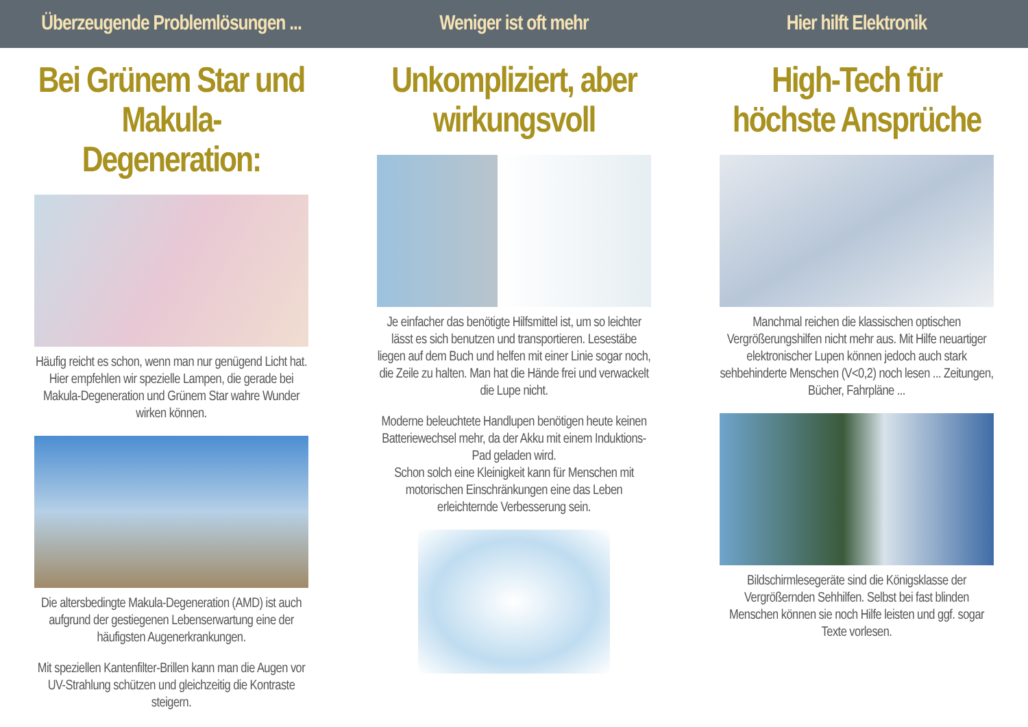Überzeugende Problemlösungen ...
Weniger ist oft mehr Hier hilft Elektronik
Bei Grünem Star und Makula-Degeneration:
Häufig reicht es schon, wenn man nur genügend Licht hat. Hier empfehlen wir spezielle Lampen, die gerade bei Makula-Degeneration und Grünem Star wahre Wunder wirken können.
Die altersbedingte Makula-Degeneration (AMD) ist auch aufgrund der gestiegenen Lebenserwartung eine der häufigsten Augenerkrankungen.
Mit speziellen Kantenfilter-Brillen kann man die Augen vor UV-Strahlung schützen und gleichzeitig die Kontraste steigern.
Unkompliziert, aber wirkungsvoll
Je einfacher das benötigte Hilfsmittel ist, um so leichter lässt es sich benutzen und transportieren. Lesestäbe liegen auf dem Buch und helfen mit einer Linie sogar noch, die Zeile zu halten. Man hat die Hände frei und verwackelt die Lupe nicht.
Moderne beleuchtete Handlupen benötigen heute keinen Batteriewechsel mehr, da der Akku mit einem Induktions-Pad geladen wird.
Schon solch eine Kleinigkeit kann für Menschen mit motorischen Einschränkungen eine das Leben erleichternde Verbesserung sein.
High-Tech für höchste Ansprüche
Manchmal reichen die klassischen optischen Vergrößerungshilfen nicht mehr aus. Mit Hilfe neuartiger elektronischer Lupen können jedoch auch stark sehbehinderte Menschen (V<0,2) noch lesen ... Zeitungen, Bücher, Fahrpläne ...
Bildschirmlesegeräte sind die Königsklasse der Vergrößernden Sehhilfen. Selbst bei fast blinden Menschen können sie noch Hilfe leisten und ggf. sogar Texte vorlesen.